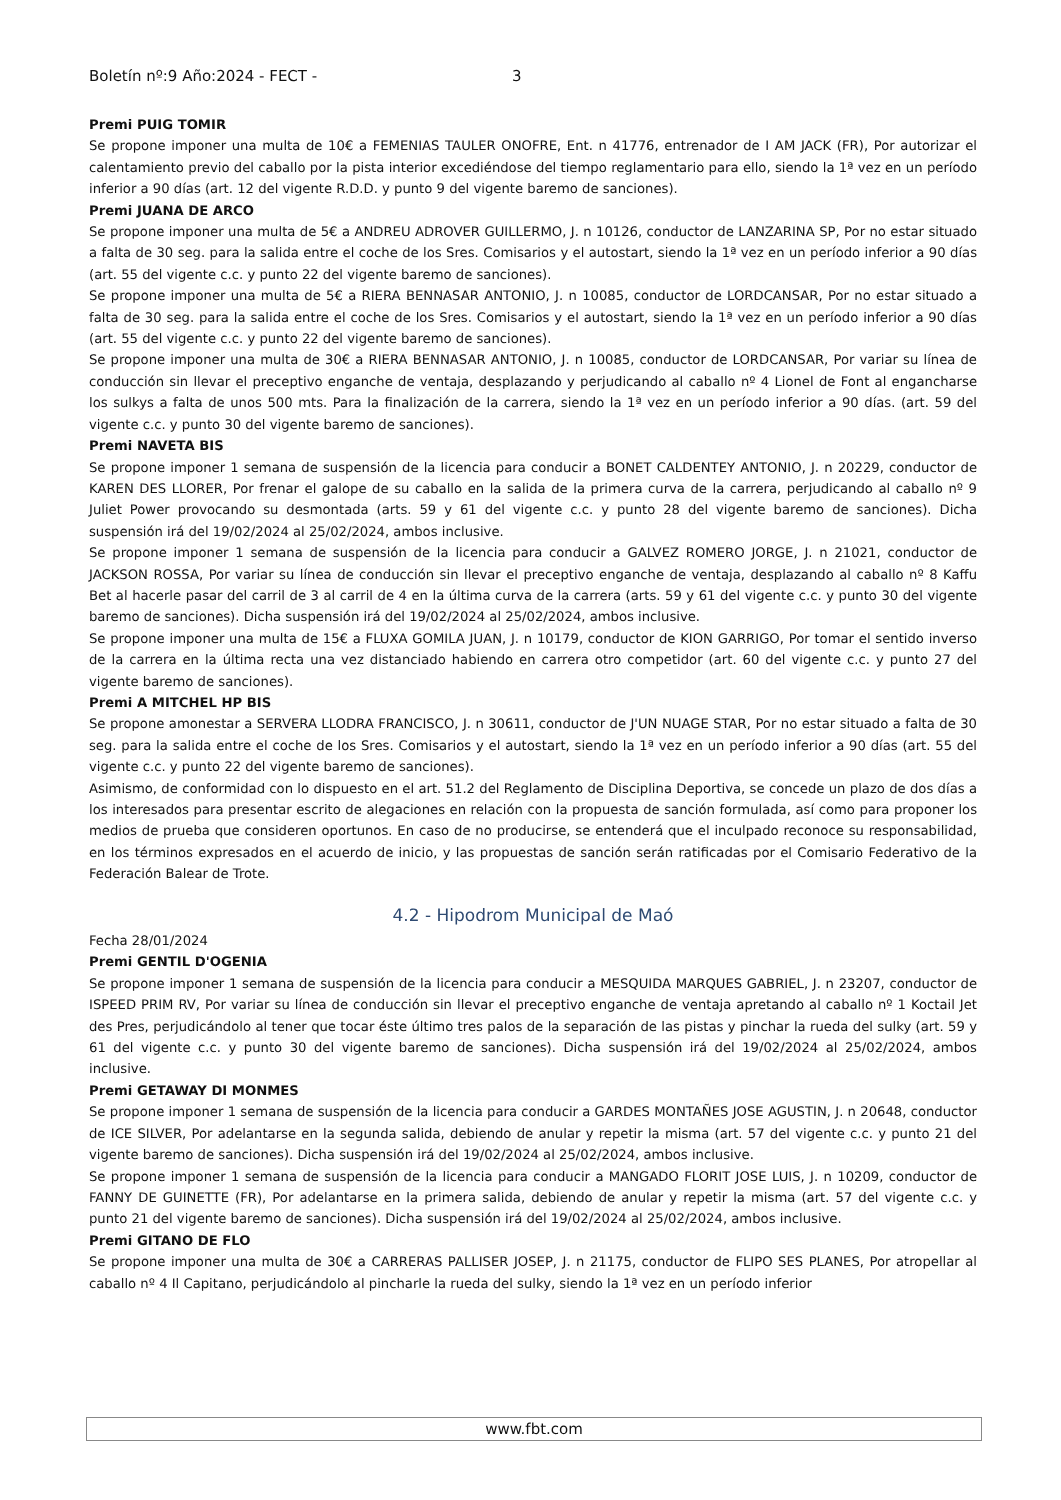Boletín nº:9 Año:2024 - FECT - 3
Premi PUIG TOMIR
Se propone imponer una multa de 10€ a FEMENIAS TAULER ONOFRE, Ent. n 41776, entrenador de I AM JACK (FR), Por autorizar el calentamiento previo del caballo por la pista interior excediéndose del tiempo reglamentario para ello, siendo la 1ª vez en un período inferior a 90 días (art. 12 del vigente R.D.D. y punto 9 del vigente baremo de sanciones).
Premi JUANA DE ARCO
Se propone imponer una multa de 5€ a ANDREU ADROVER GUILLERMO, J. n 10126, conductor de LANZARINA SP, Por no estar situado a falta de 30 seg. para la salida entre el coche de los Sres. Comisarios y el autostart, siendo la 1ª vez en un período inferior a 90 días (art. 55 del vigente c.c. y punto 22 del vigente baremo de sanciones).
Se propone imponer una multa de 5€ a RIERA BENNASAR ANTONIO, J. n 10085, conductor de LORDCANSAR, Por no estar situado a falta de 30 seg. para la salida entre el coche de los Sres. Comisarios y el autostart, siendo la 1ª vez en un período inferior a 90 días (art. 55 del vigente c.c. y punto 22 del vigente baremo de sanciones).
Se propone imponer una multa de 30€ a RIERA BENNASAR ANTONIO, J. n 10085, conductor de LORDCANSAR, Por variar su línea de conducción sin llevar el preceptivo enganche de ventaja, desplazando y perjudicando al caballo nº 4 Lionel de Font al engancharse los sulkys a falta de unos 500 mts. Para la finalización de la carrera, siendo la 1ª vez en un período inferior a 90 días. (art. 59 del vigente c.c. y punto 30 del vigente baremo de sanciones).
Premi NAVETA BIS
Se propone imponer 1 semana de suspensión de la licencia para conducir a BONET CALDENTEY ANTONIO, J. n 20229, conductor de KAREN DES LLORER, Por frenar el galope de su caballo en la salida de la primera curva de la carrera, perjudicando al caballo nº 9 Juliet Power provocando su desmontada (arts. 59 y 61 del vigente c.c. y punto 28 del vigente baremo de sanciones). Dicha suspensión irá del 19/02/2024 al 25/02/2024, ambos inclusive.
Se propone imponer 1 semana de suspensión de la licencia para conducir a GALVEZ ROMERO JORGE, J. n 21021, conductor de JACKSON ROSSA, Por variar su línea de conducción sin llevar el preceptivo enganche de ventaja, desplazando al caballo nº 8 Kaffu Bet al hacerle pasar del carril de 3 al carril de 4 en la última curva de la carrera (arts. 59 y 61 del vigente c.c. y punto 30 del vigente baremo de sanciones). Dicha suspensión irá del 19/02/2024 al 25/02/2024, ambos inclusive.
Se propone imponer una multa de 15€ a FLUXA GOMILA JUAN, J. n 10179, conductor de KION GARRIGO, Por tomar el sentido inverso de la carrera en la última recta una vez distanciado habiendo en carrera otro competidor (art. 60 del vigente c.c. y punto 27 del vigente baremo de sanciones).
Premi A MITCHEL HP BIS
Se propone amonestar a SERVERA LLODRA FRANCISCO, J. n 30611, conductor de J'UN NUAGE STAR, Por no estar situado a falta de 30 seg. para la salida entre el coche de los Sres. Comisarios y el autostart, siendo la 1ª vez en un período inferior a 90 días (art. 55 del vigente c.c. y punto 22 del vigente baremo de sanciones).
Asimismo, de conformidad con lo dispuesto en el art. 51.2 del Reglamento de Disciplina Deportiva, se concede un plazo de dos días a los interesados para presentar escrito de alegaciones en relación con la propuesta de sanción formulada, así como para proponer los medios de prueba que consideren oportunos. En caso de no producirse, se entenderá que el inculpado reconoce su responsabilidad, en los términos expresados en el acuerdo de inicio, y las propuestas de sanción serán ratificadas por el Comisario Federativo de la Federación Balear de Trote.
4.2 - Hipodrom Municipal de Maó
Fecha 28/01/2024
Premi GENTIL D'OGENIA
Se propone imponer 1 semana de suspensión de la licencia para conducir a MESQUIDA MARQUES GABRIEL, J. n 23207, conductor de ISPEED PRIM RV, Por variar su línea de conducción sin llevar el preceptivo enganche de ventaja apretando al caballo nº 1 Koctail Jet des Pres, perjudicándolo al tener que tocar éste último tres palos de la separación de las pistas y pinchar la rueda del sulky (art. 59 y 61 del vigente c.c. y punto 30 del vigente baremo de sanciones). Dicha suspensión irá del 19/02/2024 al 25/02/2024, ambos inclusive.
Premi GETAWAY DI MONMES
Se propone imponer 1 semana de suspensión de la licencia para conducir a GARDES MONTAÑES JOSE AGUSTIN, J. n 20648, conductor de ICE SILVER, Por adelantarse en la segunda salida, debiendo de anular y repetir la misma (art. 57 del vigente c.c. y punto 21 del vigente baremo de sanciones). Dicha suspensión irá del 19/02/2024 al 25/02/2024, ambos inclusive.
Se propone imponer 1 semana de suspensión de la licencia para conducir a MANGADO FLORIT JOSE LUIS, J. n 10209, conductor de FANNY DE GUINETTE (FR), Por adelantarse en la primera salida, debiendo de anular y repetir la misma (art. 57 del vigente c.c. y punto 21 del vigente baremo de sanciones). Dicha suspensión irá del 19/02/2024 al 25/02/2024, ambos inclusive.
Premi GITANO DE FLO
Se propone imponer una multa de 30€ a CARRERAS PALLISER JOSEP, J. n 21175, conductor de FLIPO SES PLANES, Por atropellar al caballo nº 4 Il Capitano, perjudicándolo al pincharle la rueda del sulky, siendo la 1ª vez en un período inferior
www.fbt.com